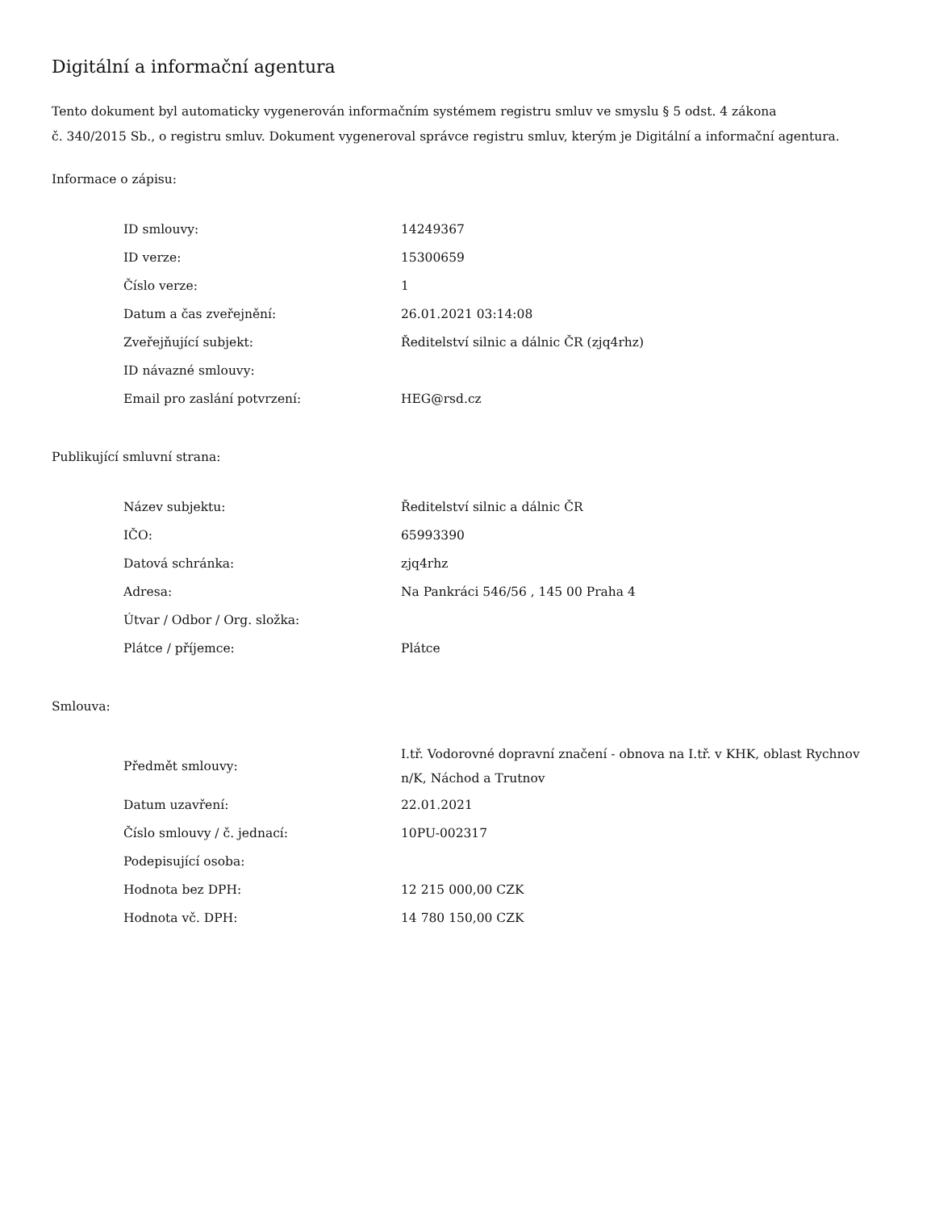Digitální a informační agentura
Tento dokument byl automaticky vygenerován informačním systémem registru smluv ve smyslu § 5 odst. 4 zákona
č. 340/2015 Sb., o registru smluv. Dokument vygeneroval správce registru smluv, kterým je Digitální a informační agentura.
Informace o zápisu:
| ID smlouvy: | 14249367 |
| ID verze: | 15300659 |
| Číslo verze: | 1 |
| Datum a čas zveřejnění: | 26.01.2021 03:14:08 |
| Zveřejňující subjekt: | Ředitelství silnic a dálnic ČR (zjq4rhz) |
| ID návazné smlouvy: | |
| Email pro zaslání potvrzení: | HEG@rsd.cz |
Publikující smluvní strana:
| Název subjektu: | Ředitelství silnic a dálnic ČR |
| IČO: | 65993390 |
| Datová schránka: | zjq4rhz |
| Adresa: | Na Pankráci 546/56 , 145 00 Praha 4 |
| Útvar / Odbor / Org. složka: | |
| Plátce / příjemce: | Plátce |
Smlouva:
| Předmět smlouvy: | I.tř. Vodorovné dopravní značení - obnova na I.tř. v KHK, oblast Rychnov n/K, Náchod a Trutnov |
| Datum uzavření: | 22.01.2021 |
| Číslo smlouvy / č. jednací: | 10PU-002317 |
| Podepisující osoba: | |
| Hodnota bez DPH: | 12 215 000,00 CZK |
| Hodnota vč. DPH: | 14 780 150,00 CZK |